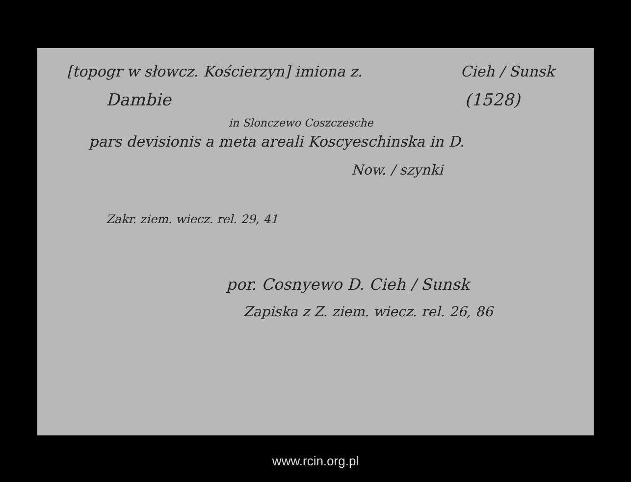[topogr w słowcz. Kościerzyn] imiona z. Cieh / Sunsk
Dambie (1528)
in Slonczewo Coszczesche
pars devisionis a meta areali Koscyeschinska in D.
Now. / szynki
Zakr. ziem. wiecz. rel. 29, 41
por. Cosnyewo D. Cieh / Sunsk
Zapiska z Z. ziem. wiecz. rel. 26, 86
www.rcin.org.pl